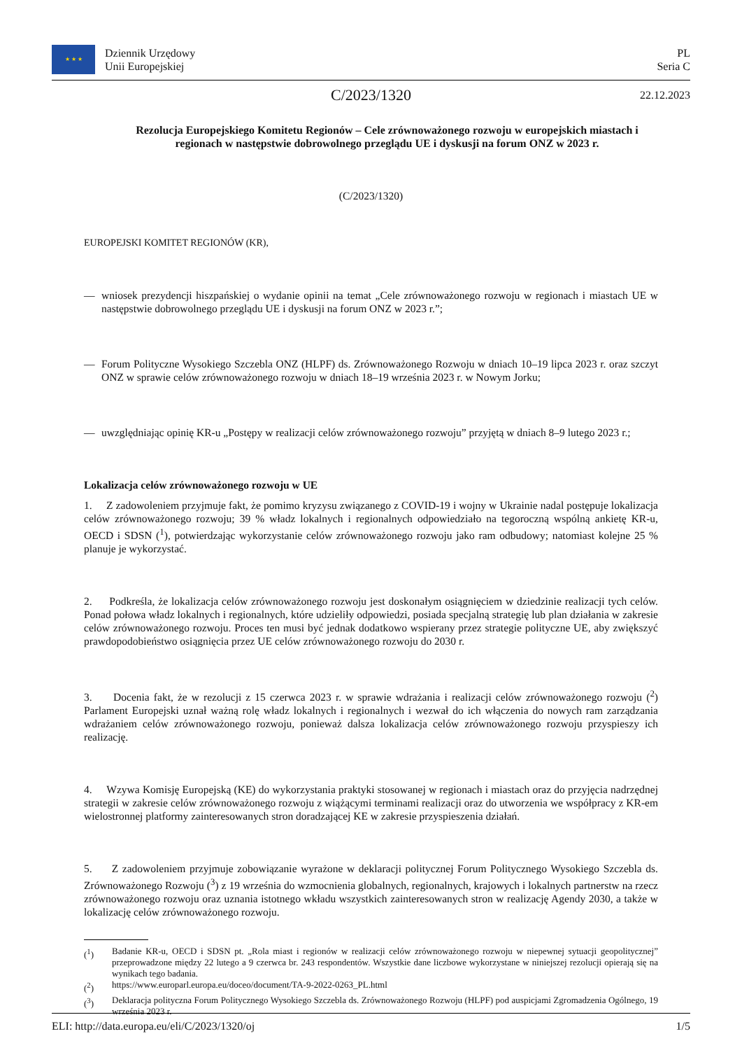★ ★ ★
Dziennik Urzędowy
Unii Europejskiej
PL
Seria C
C/2023/1320
22.12.2023
Rezolucja Europejskiego Komitetu Regionów – Cele zrównoważonego rozwoju w europejskich miastach i regionach w następstwie dobrowolnego przeglądu UE i dyskusji na forum ONZ w 2023 r.
(C/2023/1320)
EUROPEJSKI KOMITET REGIONÓW (KR),
— wniosek prezydencji hiszpańskiej o wydanie opinii na temat „Cele zrównoważonego rozwoju w regionach i miastach UE w następstwie dobrowolnego przeglądu UE i dyskusji na forum ONZ w 2023 r.”;
— Forum Polityczne Wysokiego Szczebla ONZ (HLPF) ds. Zrównoważonego Rozwoju w dniach 10–19 lipca 2023 r. oraz szczyt ONZ w sprawie celów zrównoważonego rozwoju w dniach 18–19 września 2023 r. w Nowym Jorku;
— uwzględniając opinię KR-u „Postępy w realizacji celów zrównoważonego rozwoju” przyjętą w dniach 8–9 lutego 2023 r.;
Lokalizacja celów zrównoważonego rozwoju w UE
1. Z zadowoleniem przyjmuje fakt, że pomimo kryzysu związanego z COVID-19 i wojny w Ukrainie nadal postępuje lokalizacja celów zrównoważonego rozwoju; 39 % władz lokalnych i regionalnych odpowiedziało na tegoroczną wspólną ankietę KR-u, OECD i SDSN (<sup>1</sup>), potwierdzając wykorzystanie celów zrównoważonego rozwoju jako ram odbudowy; natomiast kolejne 25 % planuje je wykorzystać.
2. Podkreśla, że lokalizacja celów zrównoważonego rozwoju jest doskonałym osiągnięciem w dziedzinie realizacji tych celów. Ponad połowa władz lokalnych i regionalnych, które udzieliły odpowiedzi, posiada specjalną strategię lub plan działania w zakresie celów zrównoważonego rozwoju. Proces ten musi być jednak dodatkowo wspierany przez strategie polityczne UE, aby zwiększyć prawdopodobieństwo osiągnięcia przez UE celów zrównoważonego rozwoju do 2030 r.
3. Docenia fakt, że w rezolucji z 15 czerwca 2023 r. w sprawie wdrażania i realizacji celów zrównoważonego rozwoju (<sup>2</sup>) Parlament Europejski uznał ważną rolę władz lokalnych i regionalnych i wezwał do ich włączenia do nowych ram zarządzania wdrażaniem celów zrównoważonego rozwoju, ponieważ dalsza lokalizacja celów zrównoważonego rozwoju przyspieszy ich realizację.
4. Wzywa Komisję Europejską (KE) do wykorzystania praktyki stosowanej w regionach i miastach oraz do przyjęcia nadrzędnej strategii w zakresie celów zrównoważonego rozwoju z wiążącymi terminami realizacji oraz do utworzenia we współpracy z KR-em wielostronnej platformy zainteresowanych stron doradzającej KE w zakresie przyspieszenia działań.
5. Z zadowoleniem przyjmuje zobowiązanie wyrażone w deklaracji politycznej Forum Politycznego Wysokiego Szczebla ds. Zrównoważonego Rozwoju (<sup>3</sup>) z 19 września do wzmocnienia globalnych, regionalnych, krajowych i lokalnych partnerstw na rzecz zrównoważonego rozwoju oraz uznania istotnego wkładu wszystkich zainteresowanych stron w realizację Agendy 2030, a także w lokalizację celów zrównoważonego rozwoju.
(<sup>1</sup>) Badanie KR-u, OECD i SDSN pt. „Rola miast i regionów w realizacji celów zrównoważonego rozwoju w niepewnej sytuacji geopolitycznej” przeprowadzone między 22 lutego a 9 czerwca br. 243 respondentów. Wszystkie dane liczbowe wykorzystane w niniejszej rezolucji opierają się na wynikach tego badania.
(<sup>2</sup>) https://www.europarl.europa.eu/doceo/document/TA-9-2022-0263_PL.html
(<sup>3</sup>) Deklaracja polityczna Forum Politycznego Wysokiego Szczebla ds. Zrównoważonego Rozwoju (HLPF) pod auspicjami Zgromadzenia Ogólnego, 19 września 2023 r.
ELI: http://data.europa.eu/eli/C/2023/1320/oj 1/5